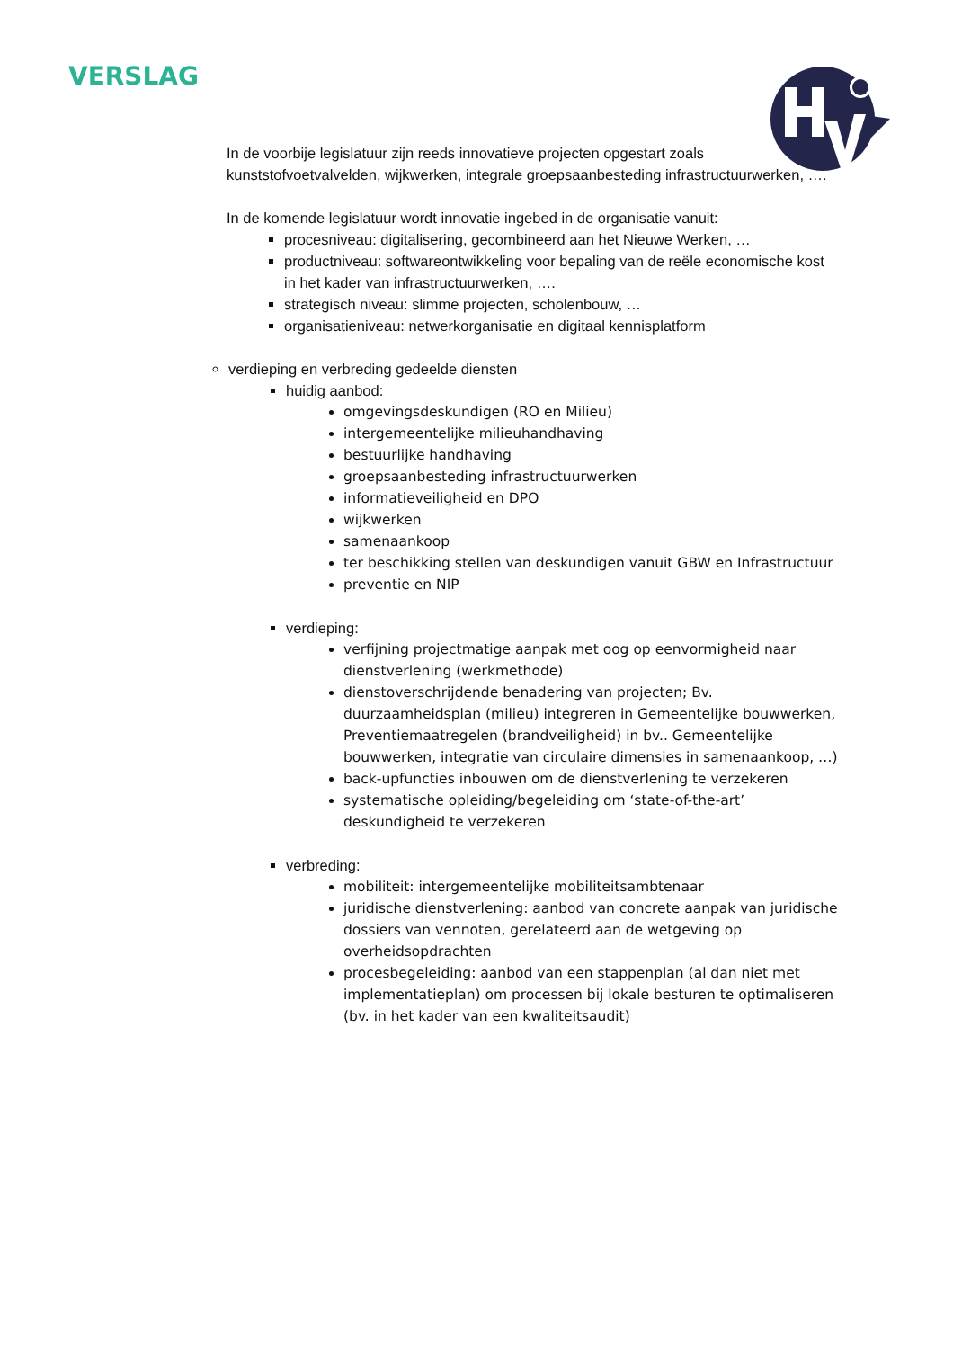VERSLAG
In de voorbije legislatuur zijn reeds innovatieve projecten opgestart zoals kunststofvoetvalvelden, wijkwerken, integrale groepsaanbesteding infrastructuurwerken, ….
In de komende legislatuur wordt innovatie ingebed in de organisatie vanuit:
procesniveau: digitalisering, gecombineerd aan het Nieuwe Werken, …
productniveau: softwareontwikkeling voor bepaling van de reële economische kost in het kader van infrastructuurwerken, ….
strategisch niveau: slimme projecten, scholenbouw, …
organisatieniveau: netwerkorganisatie en digitaal kennisplatform
verdieping en verbreding gedeelde diensten
huidig aanbod:
omgevingsdeskundigen (RO en Milieu)
intergemeentelijke milieuhandhaving
bestuurlijke handhaving
groepsaanbesteding infrastructuurwerken
informatieveiligheid en DPO
wijkwerken
samenaankoop
ter beschikking stellen van deskundigen vanuit GBW en Infrastructuur
preventie en NIP
verdieping:
verfijning projectmatige aanpak met oog op eenvormigheid naar dienstverlening (werkmethode)
dienstoverschrijdende benadering van projecten; Bv. duurzaamheidsplan (milieu) integreren in Gemeentelijke bouwwerken, Preventiemaatregelen (brandveiligheid) in bv.. Gemeentelijke bouwwerken, integratie van circulaire dimensies in samenaankoop, …)
back-upfuncties inbouwen om de dienstverlening te verzekeren
systematische opleiding/begeleiding om ‘state-of-the-art’ deskundigheid te verzekeren
verbreding:
mobiliteit: intergemeentelijke mobiliteitsambtenaar
juridische dienstverlening: aanbod van concrete aanpak van juridische dossiers van vennoten, gerelateerd aan de wetgeving op overheidsopdrachten
procesbegeleiding: aanbod van een stappenplan (al dan niet met implementatieplan) om processen bij lokale besturen te optimaliseren (bv. in het kader van een kwaliteitsaudit)